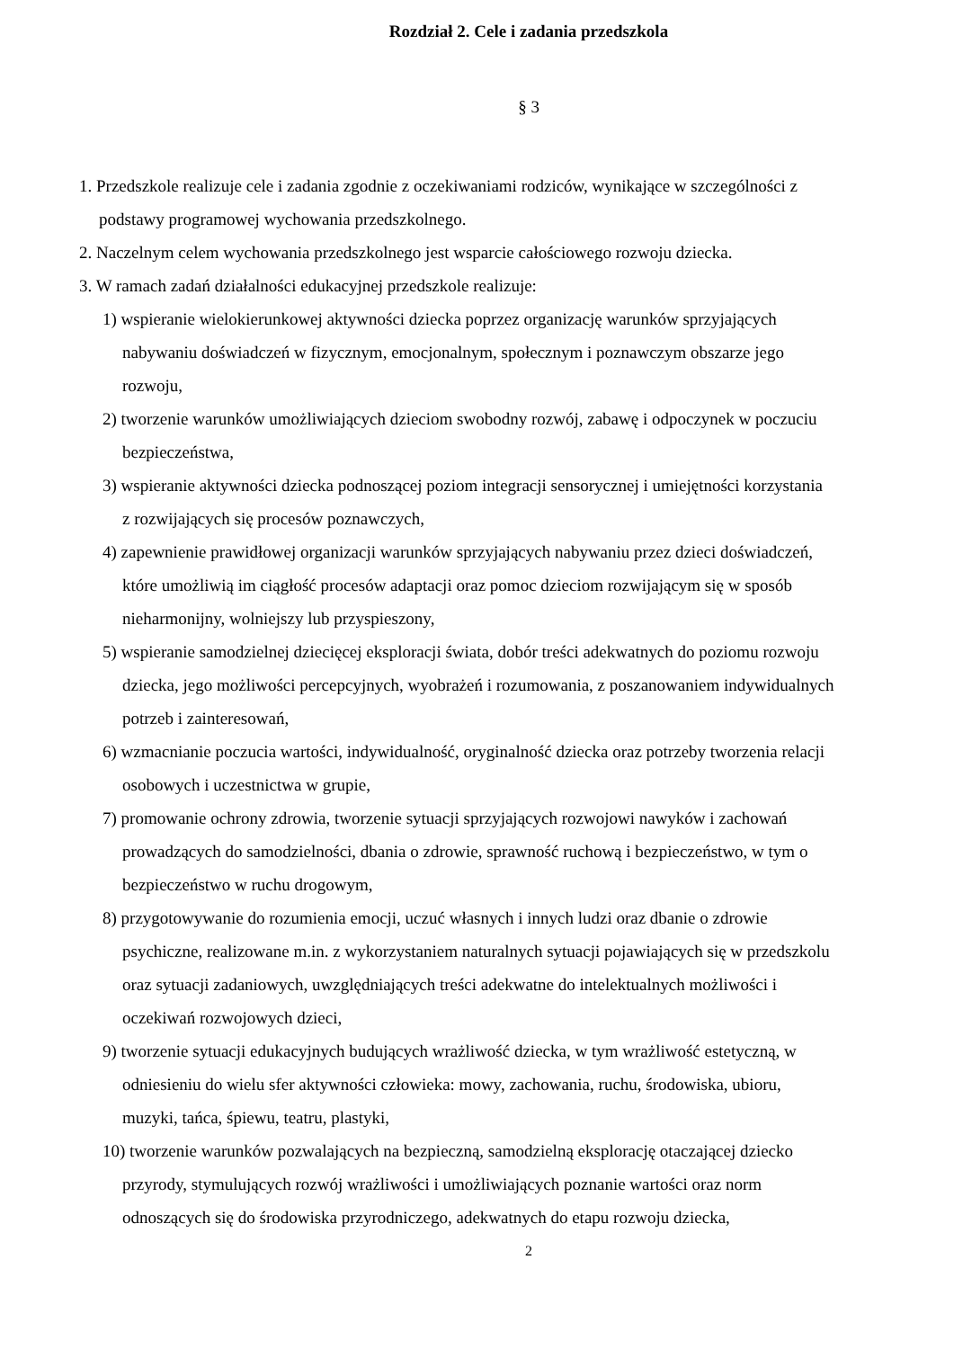Rozdział 2. Cele i zadania przedszkola
§ 3
1. Przedszkole realizuje cele i zadania zgodnie z oczekiwaniami rodziców, wynikające w szczególności z podstawy programowej wychowania przedszkolnego.
2. Naczelnym celem wychowania przedszkolnego jest wsparcie całościowego rozwoju dziecka.
3. W ramach zadań działalności edukacyjnej przedszkole realizuje:
1) wspieranie wielokierunkowej aktywności dziecka poprzez organizację warunków sprzyjających nabywaniu doświadczeń w fizycznym, emocjonalnym, społecznym i poznawczym obszarze jego rozwoju,
2) tworzenie warunków umożliwiających dzieciom swobodny rozwój, zabawę i odpoczynek w poczuciu bezpieczeństwa,
3) wspieranie aktywności dziecka podnoszącej poziom integracji sensorycznej i umiejętności korzystania z rozwijających się procesów poznawczych,
4) zapewnienie prawidłowej organizacji warunków sprzyjających nabywaniu przez dzieci doświadczeń, które umożliwią im ciągłość procesów adaptacji oraz pomoc dzieciom rozwijającym się w sposób nieharmonijny, wolniejszy lub przyspieszony,
5) wspieranie samodzielnej dziecięcej eksploracji świata, dobór treści adekwatnych do poziomu rozwoju dziecka, jego możliwości percepcyjnych, wyobrażeń i rozumowania, z poszanowaniem indywidualnych potrzeb i zainteresowań,
6) wzmacnianie poczucia wartości, indywidualność, oryginalność dziecka oraz potrzeby tworzenia relacji osobowych i uczestnictwa w grupie,
7) promowanie ochrony zdrowia, tworzenie sytuacji sprzyjających rozwojowi nawyków i zachowań prowadzących do samodzielności, dbania o zdrowie, sprawność ruchową i bezpieczeństwo, w tym o bezpieczeństwo w ruchu drogowym,
8) przygotowywanie do rozumienia emocji, uczuć własnych i innych ludzi oraz dbanie o zdrowie psychiczne, realizowane m.in. z wykorzystaniem naturalnych sytuacji pojawiających się w przedszkolu oraz sytuacji zadaniowych, uwzględniających treści adekwatne do intelektualnych możliwości i oczekiwań rozwojowych dzieci,
9) tworzenie sytuacji edukacyjnych budujących wrażliwość dziecka, w tym wrażliwość estetyczną, w odniesieniu do wielu sfer aktywności człowieka: mowy, zachowania, ruchu, środowiska, ubioru, muzyki, tańca, śpiewu, teatru, plastyki,
10) tworzenie warunków pozwalających na bezpieczną, samodzielną eksplorację otaczającej dziecko przyrody, stymulujących rozwój wrażliwości i umożliwiających poznanie wartości oraz norm odnoszących się do środowiska przyrodniczego, adekwatnych do etapu rozwoju dziecka,
2